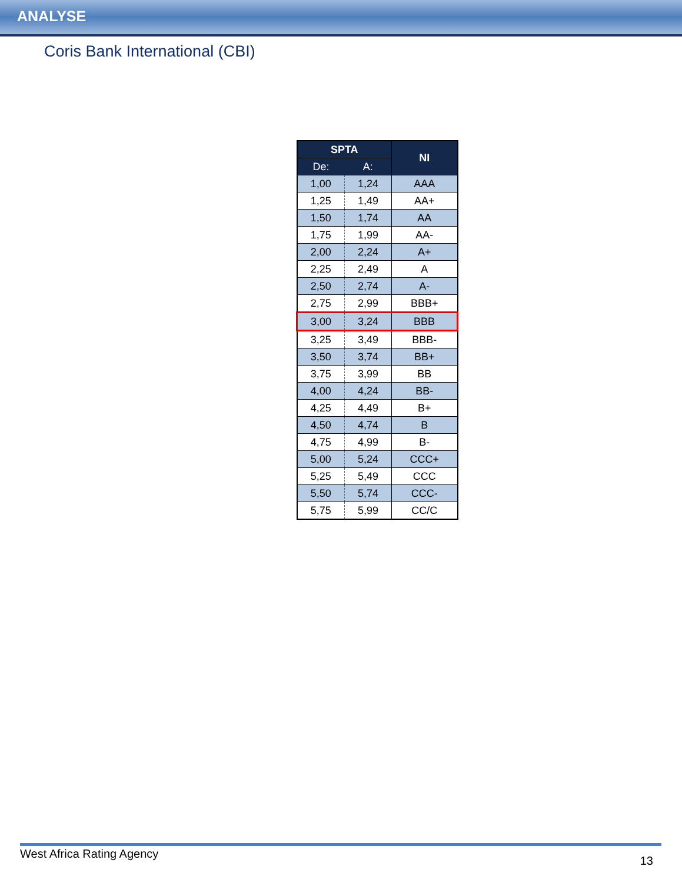ANALYSE
Coris Bank International (CBI)
| SPTA | | NI |
| --- | --- | --- |
| De: | A: | |
| 1,00 | 1,24 | AAA |
| 1,25 | 1,49 | AA+ |
| 1,50 | 1,74 | AA |
| 1,75 | 1,99 | AA- |
| 2,00 | 2,24 | A+ |
| 2,25 | 2,49 | A |
| 2,50 | 2,74 | A- |
| 2,75 | 2,99 | BBB+ |
| 3,00 | 3,24 | BBB |
| 3,25 | 3,49 | BBB- |
| 3,50 | 3,74 | BB+ |
| 3,75 | 3,99 | BB |
| 4,00 | 4,24 | BB- |
| 4,25 | 4,49 | B+ |
| 4,50 | 4,74 | B |
| 4,75 | 4,99 | B- |
| 5,00 | 5,24 | CCC+ |
| 5,25 | 5,49 | CCC |
| 5,50 | 5,74 | CCC- |
| 5,75 | 5,99 | CC/C |
West Africa Rating Agency 13